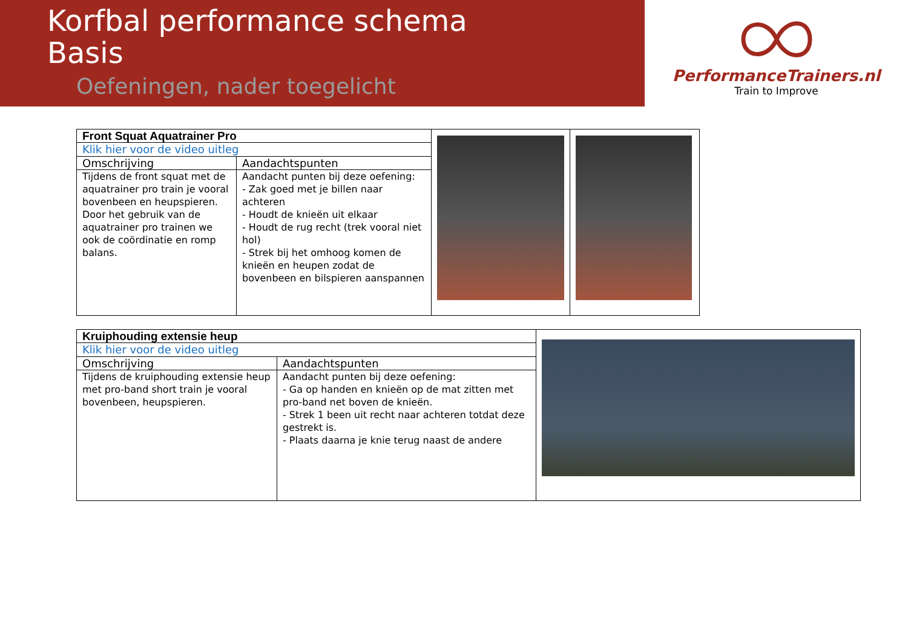Korfbal performance schema
Basis
Oefeningen, nader toegelicht
PerformanceTrainers.nl
Train to Improve
| Front Squat Aquatrainer Pro | | | |
| Klik hier voor de video uitleg | | | |
| Omschrijving | Aandachtspunten | | |
| Tijdens de front squat met de aquatrainer pro train je vooral bovenbeen en heupspieren. Door het gebruik van de aquatrainer pro trainen we ook de coördinatie en romp balans. | Aandacht punten bij deze oefening: - Zak goed met je billen naar achteren - Houdt de knieën uit elkaar - Houdt de rug recht (trek vooral niet hol) - Strek bij het omhoog komen de knieën en heupen zodat de bovenbeen en bilspieren aanspannen | | |
| Kruiphouding extensie heup | | |
| Klik hier voor de video uitleg | | |
| Omschrijving | Aandachtspunten | |
| Tijdens de kruiphouding extensie heup met pro-band short train je vooral bovenbeen, heupspieren. | Aandacht punten bij deze oefening: - Ga op handen en knieën op de mat zitten met pro-band net boven de knieën. - Strek 1 been uit recht naar achteren totdat deze gestrekt is. - Plaats daarna je knie terug naast de andere | |